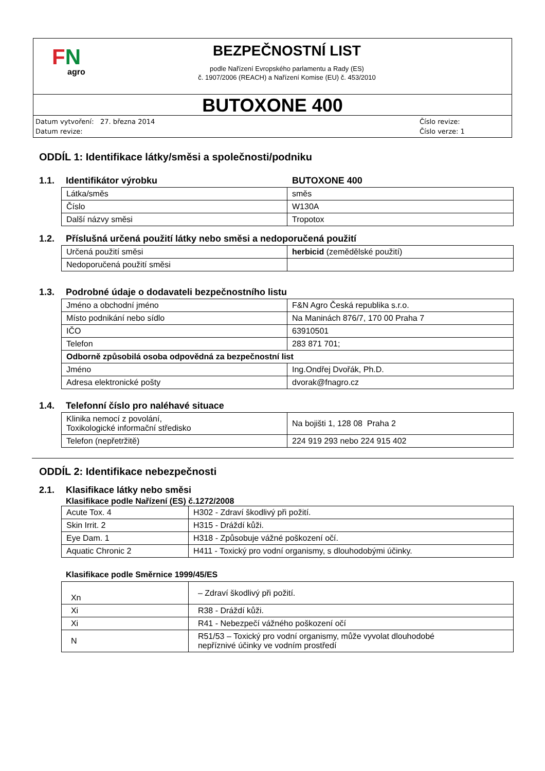FN
agro
BEZPEČNOSTNÍ LIST
podle Nařízení Evropského parlamentu a Rady (ES)
č. 1907/2006 (REACH) a Nařízení Komise (EU) č. 453/2010
BUTOXONE 400
Datum vytvoření: 27. března 2014
Datum revize:
Číslo revize:
Číslo verze: 1
ODDÍL 1: Identifikace látky/směsi a společnosti/podniku
1.1. Identifikátor výrobku BUTOXONE 400
| Látka/směs | směs |
| Číslo | W130A |
| Další názvy směsi | Tropotox |
1.2. Příslušná určená použití látky nebo směsi a nedoporučená použití
| Určená použití směsi | herbicid (zemědělské použití) |
| Nedoporučená použití směsi | |
1.3. Podrobné údaje o dodavateli bezpečnostního listu
| Jméno a obchodní jméno | F&N Agro Česká republika s.r.o. |
| Místo podnikání nebo sídlo | Na Maninách 876/7, 170 00 Praha 7 |
| IČO | 63910501 |
| Telefon | 283 871 701; |
| Odborně způsobilá osoba odpovědná za bezpečnostní list | |
| Jméno | Ing.Ondřej Dvořák, Ph.D. |
| Adresa elektronické pošty | dvorak@fnagro.cz |
1.4. Telefonní číslo pro naléhavé situace
| Klinika nemocí z povolání, Toxikologické informační středisko | Na bojišti 1, 128 08 Praha 2 |
| Telefon (nepřetržitě) | 224 919 293 nebo 224 915 402 |
ODDÍL 2: Identifikace nebezpečnosti
2.1. Klasifikace látky nebo směsi
Klasifikace podle Nařízení (ES) č.1272/2008
| Acute Tox. 4 | H302 - Zdraví škodlivý při požití. |
| Skin Irrit. 2 | H315 - Dráždí kůži. |
| Eye Dam. 1 | H318 - Způsobuje vážné poškození očí. |
| Aquatic Chronic 2 | H411 - Toxický pro vodní organismy, s dlouhodobými účinky. |
Klasifikace podle Směrnice 1999/45/ES
| Xn | – Zdraví škodlivý při požití. |
| Xi | R38 - Dráždí kůži. |
| Xi | R41 - Nebezpečí vážného poškození očí |
| N | R51/53 – Toxický pro vodní organismy, může vyvolat dlouhodobé nepříznivé účinky ve vodním prostředí |